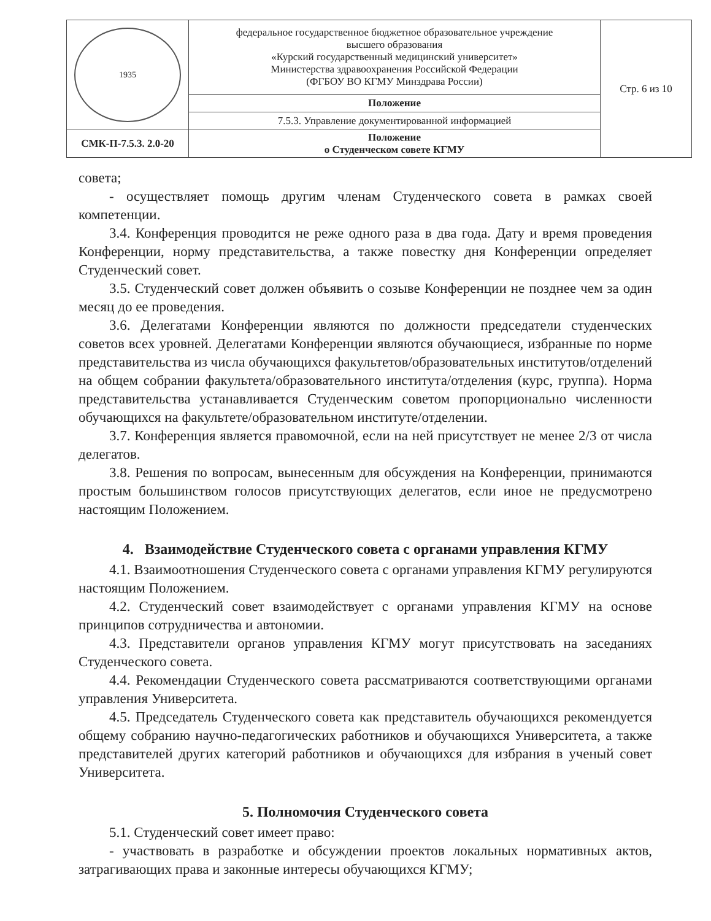| 1935 | федеральное государственное бюджетное образовательное учреждение высшего образования «Курский государственный медицинский университет» Министерства здравоохранения Российской Федерации (ФГБОУ ВО КГМУ Минздрава России) | Стр. 6 из 10 |
| | Положение | |
| | 7.5.3. Управление документированной информацией | |
| СМК-П-7.5.3. 2.0-20 | Положение о Студенческом совете КГМУ | |
совета;
- осуществляет помощь другим членам Студенческого совета в рамках своей компетенции.
3.4. Конференция проводится не реже одного раза в два года. Дату и время проведения Конференции, норму представительства, а также повестку дня Конференции определяет Студенческий совет.
3.5. Студенческий совет должен объявить о созыве Конференции не позднее чем за один месяц до ее проведения.
3.6. Делегатами Конференции являются по должности председатели студенческих советов всех уровней. Делегатами Конференции являются обучающиеся, избранные по норме представительства из числа обучающихся факультетов/образовательных институтов/отделений на общем собрании факультета/образовательного института/отделения (курс, группа). Норма представительства устанавливается Студенческим советом пропорционально численности обучающихся на факультете/образовательном институте/отделении.
3.7. Конференция является правомочной, если на ней присутствует не менее 2/3 от числа делегатов.
3.8. Решения по вопросам, вынесенным для обсуждения на Конференции, принимаются простым большинством голосов присутствующих делегатов, если иное не предусмотрено настоящим Положением.
4. Взаимодействие Студенческого совета с органами управления КГМУ
4.1. Взаимоотношения Студенческого совета с органами управления КГМУ регулируются настоящим Положением.
4.2. Студенческий совет взаимодействует с органами управления КГМУ на основе принципов сотрудничества и автономии.
4.3. Представители органов управления КГМУ могут присутствовать на заседаниях Студенческого совета.
4.4. Рекомендации Студенческого совета рассматриваются соответствующими органами управления Университета.
4.5. Председатель Студенческого совета как представитель обучающихся рекомендуется общему собранию научно-педагогических работников и обучающихся Университета, а также представителей других категорий работников и обучающихся для избрания в ученый совет Университета.
5. Полномочия Студенческого совета
5.1. Студенческий совет имеет право:
- участвовать в разработке и обсуждении проектов локальных нормативных актов, затрагивающих права и законные интересы обучающихся КГМУ;